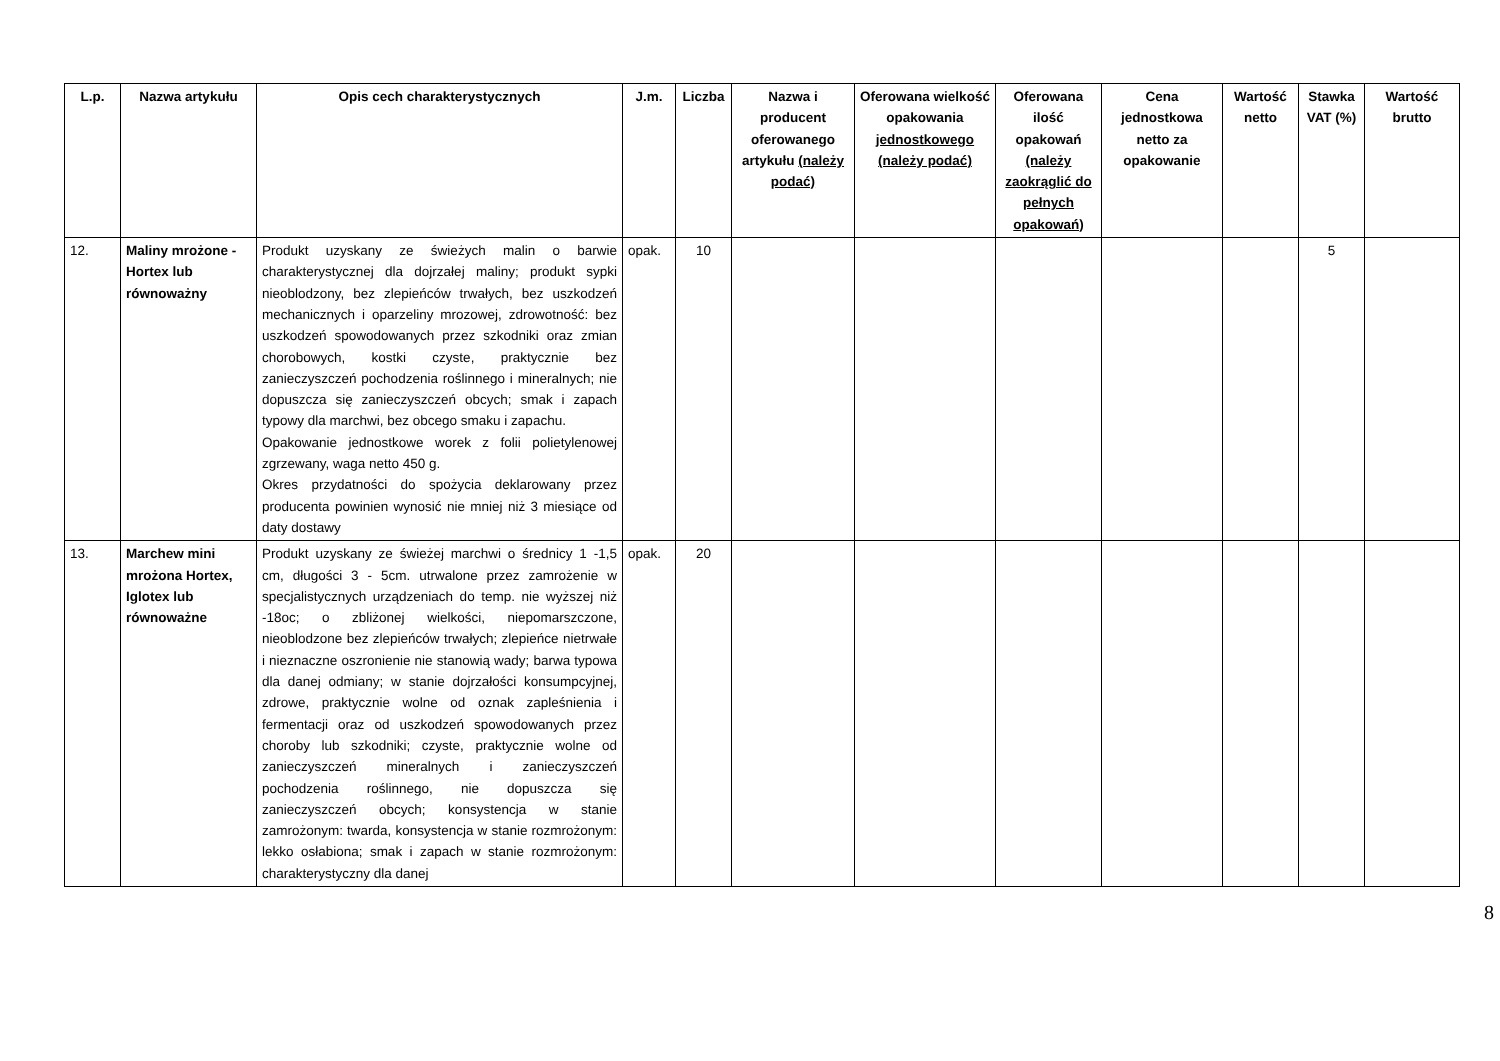| L.p. | Nazwa artykułu | Opis cech charakterystycznych | J.m. | Liczba | Nazwa i producent oferowanego artykułu (należy podać) | Oferowana wielkość opakowania jednostkowego (należy podać) | Oferowana ilość opakowań (należy zaokrąglić do pełnych opakowań) | Cena jednostkowa netto za opakowanie | Wartość netto | Stawka VAT (%) | Wartość brutto |
| --- | --- | --- | --- | --- | --- | --- | --- | --- | --- | --- | --- |
| 12. | Maliny mrożone - Hortex lub równoważny | Produkt uzyskany ze świeżych malin o barwie charakterystycznej dla dojrzałej maliny; produkt sypki nieoblodzony, bez zlepieńców trwałych, bez uszkodzeń mechanicznych i oparzeliny mrozowej, zdrowotność: bez uszkodzeń spowodowanych przez szkodniki oraz zmian chorobowych, kostki czyste, praktycznie bez zanieczyszczeń pochodzenia roślinnego i mineralnych; nie dopuszcza się zanieczyszczeń obcych; smak i zapach typowy dla marchwi, bez obcego smaku i zapachu. Opakowanie jednostkowe worek z folii polietylenowej zgrzewany, waga netto 450 g. Okres przydatności do spożycia deklarowany przez producenta powinien wynosić nie mniej niż 3 miesiące od daty dostawy | opak. | 10 | | | | | | 5 | |
| 13. | Marchew mini mrożona Hortex, Iglotex lub równoważne | Produkt uzyskany ze świeżej marchwi o średnicy 1 -1,5 cm, długości 3 - 5cm. utrwalone przez zamrożenie w specjalistycznych urządzeniach do temp. nie wyższej niż -18oc; o zbliżonej wielkości, niepomarszczone, nieoblodzone bez zlepieńców trwałych; zlepieńce nietrwałe i nieznaczne oszronienie nie stanowią wady; barwa typowa dla danej odmiany; w stanie dojrzałości konsumpcyjnej, zdrowe, praktycznie wolne od oznak zapleśnienia i fermentacji oraz od uszkodzeń spowodowanych przez choroby lub szkodniki; czyste, praktycznie wolne od zanieczyszczeń mineralnych i zanieczyszczeń pochodzenia roślinnego, nie dopuszcza się zanieczyszczeń obcych; konsystencja w stanie zamrożonym: twarda, konsystencja w stanie rozmrożonym: lekko osłabiona; smak i zapach w stanie rozmrożonym: charakterystyczny dla danej | opak. | 20 | | | | | | | |
8